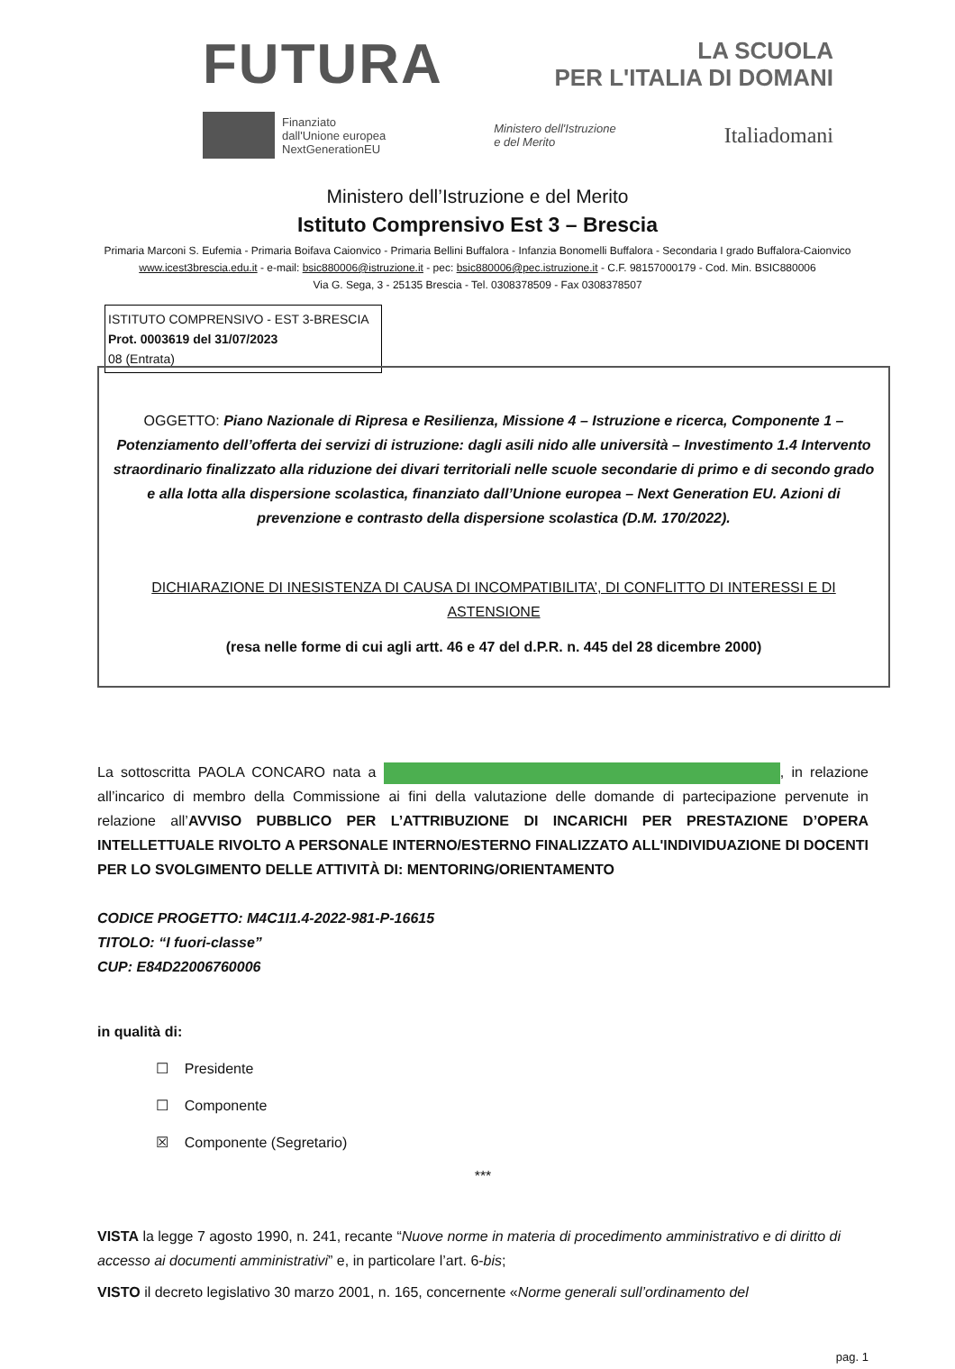FUTURA
LA SCUOLA
PER L'ITALIA DI DOMANI
Finanziato
dall'Unione europea
NextGenerationEU
Ministero dell'Istruzione
e del Merito
Italiadomani
Ministero dell’Istruzione e del Merito
Istituto Comprensivo Est 3 – Brescia
Primaria Marconi S. Eufemia - Primaria Boifava Caionvico - Primaria Bellini Buffalora - Infanzia Bonomelli Buffalora - Secondaria I grado Buffalora-Caionvico
www.icest3brescia.edu.it - e-mail: bsic880006@istruzione.it - pec: bsic880006@pec.istruzione.it - C.F. 98157000179 - Cod. Min. BSIC880006
Via G. Sega, 3 - 25135 Brescia - Tel. 0308378509 - Fax 0308378507
ISTITUTO COMPRENSIVO - EST 3-BRESCIA
Prot. 0003619 del 31/07/2023
08 (Entrata)
OGGETTO: Piano Nazionale di Ripresa e Resilienza, Missione 4 – Istruzione e ricerca, Componente 1 – Potenziamento dell’offerta dei servizi di istruzione: dagli asili nido alle università – Investimento 1.4 Intervento straordinario finalizzato alla riduzione dei divari territoriali nelle scuole secondarie di primo e di secondo grado e alla lotta alla dispersione scolastica, finanziato dall’Unione europea – Next Generation EU. Azioni di prevenzione e contrasto della dispersione scolastica (D.M. 170/2022).
DICHIARAZIONE DI INESISTENZA DI CAUSA DI INCOMPATIBILITA’, DI CONFLITTO DI INTERESSI E DI ASTENSIONE
(resa nelle forme di cui agli artt. 46 e 47 del d.P.R. n. 445 del 28 dicembre 2000)
La sottoscritta PAOLA CONCARO nata a , in relazione all’incarico di membro della Commissione ai fini della valutazione delle domande di partecipazione pervenute in relazione all’AVVISO PUBBLICO PER L’ATTRIBUZIONE DI INCARICHI PER PRESTAZIONE D’OPERA INTELLETTUALE RIVOLTO A PERSONALE INTERNO/ESTERNO FINALIZZATO ALL'INDIVIDUAZIONE DI DOCENTI PER LO SVOLGIMENTO DELLE ATTIVITÀ DI: MENTORING/ORIENTAMENTO
CODICE PROGETTO: M4C1I1.4-2022-981-P-16615
TITOLO: “I fuori-classe”
CUP: E84D22006760006
in qualità di:
☐ Presidente
☐ Componente
☒ Componente (Segretario)
***
VISTA la legge 7 agosto 1990, n. 241, recante “Nuove norme in materia di procedimento amministrativo e di diritto di accesso ai documenti amministrativi” e, in particolare l’art. 6-bis;
VISTO il decreto legislativo 30 marzo 2001, n. 165, concernente «Norme generali sull’ordinamento del
pag. 1